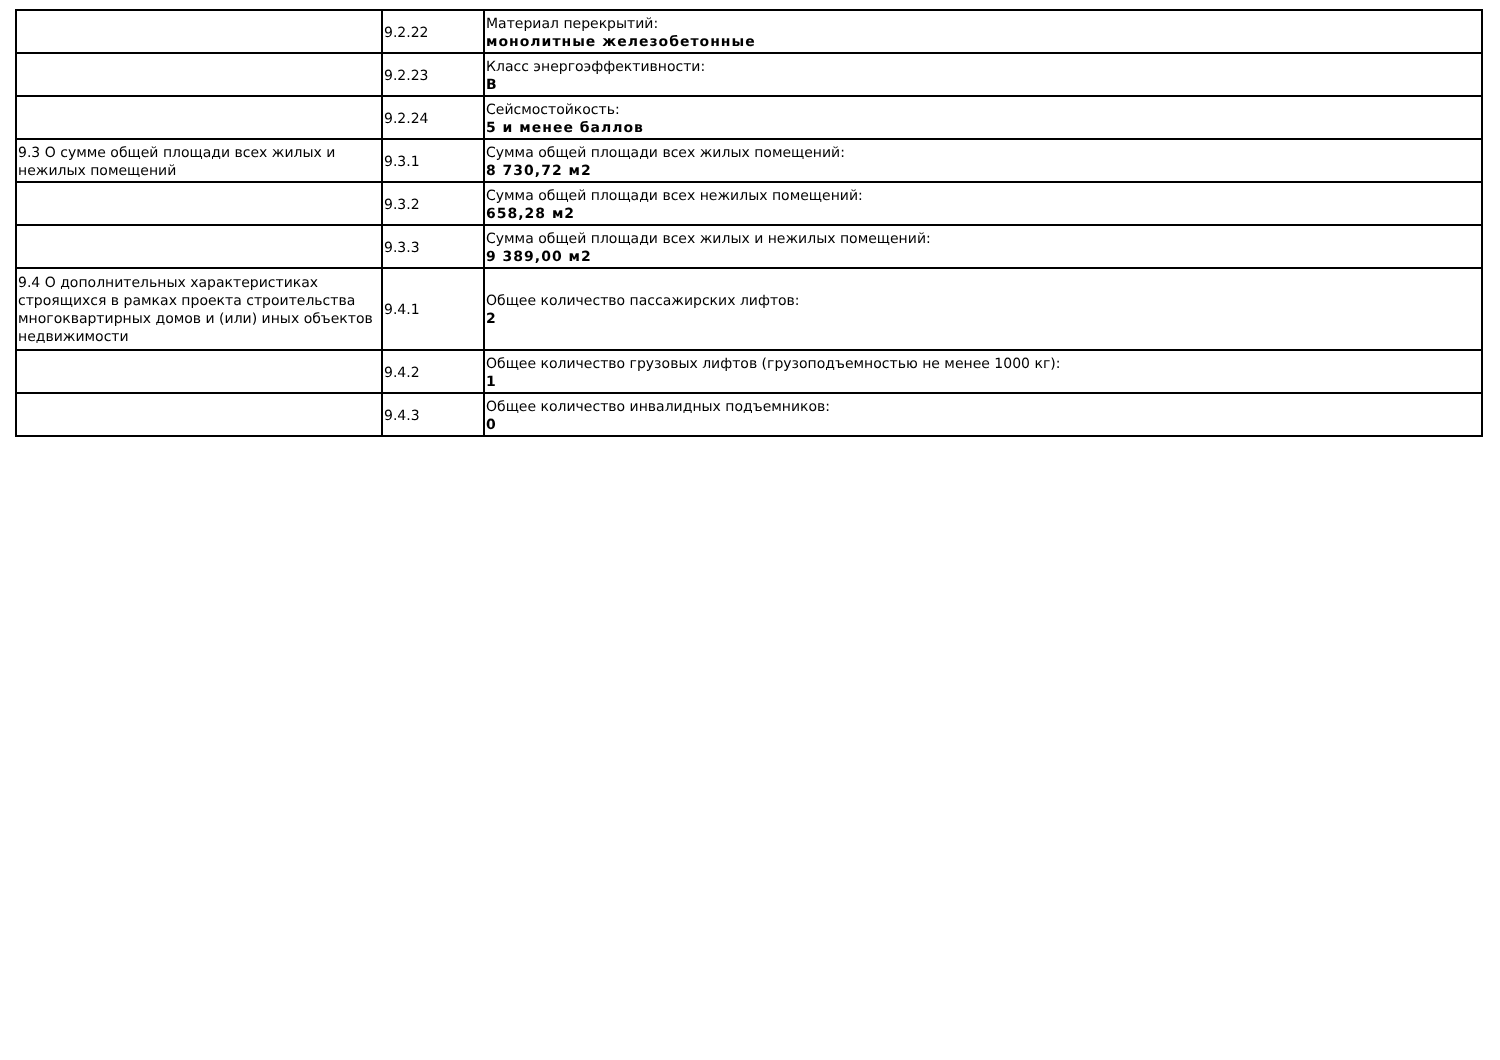| | 9.2.22 | Материал перекрытий: монолитные железобетонные |
| | 9.2.23 | Класс энергоэффективности: B |
| | 9.2.24 | Сейсмостойкость: 5 и менее баллов |
| 9.3 О сумме общей площади всех жилых и нежилых помещений | 9.3.1 | Сумма общей площади всех жилых помещений: 8 730,72 м2 |
| | 9.3.2 | Сумма общей площади всех нежилых помещений: 658,28 м2 |
| | 9.3.3 | Сумма общей площади всех жилых и нежилых помещений: 9 389,00 м2 |
| 9.4 О дополнительных характеристиках строящихся в рамках проекта строительства многоквартирных домов и (или) иных объектов недвижимости | 9.4.1 | Общее количество пассажирских лифтов: 2 |
| | 9.4.2 | Общее количество грузовых лифтов (грузоподъемностью не менее 1000 кг): 1 |
| | 9.4.3 | Общее количество инвалидных подъемников: 0 |